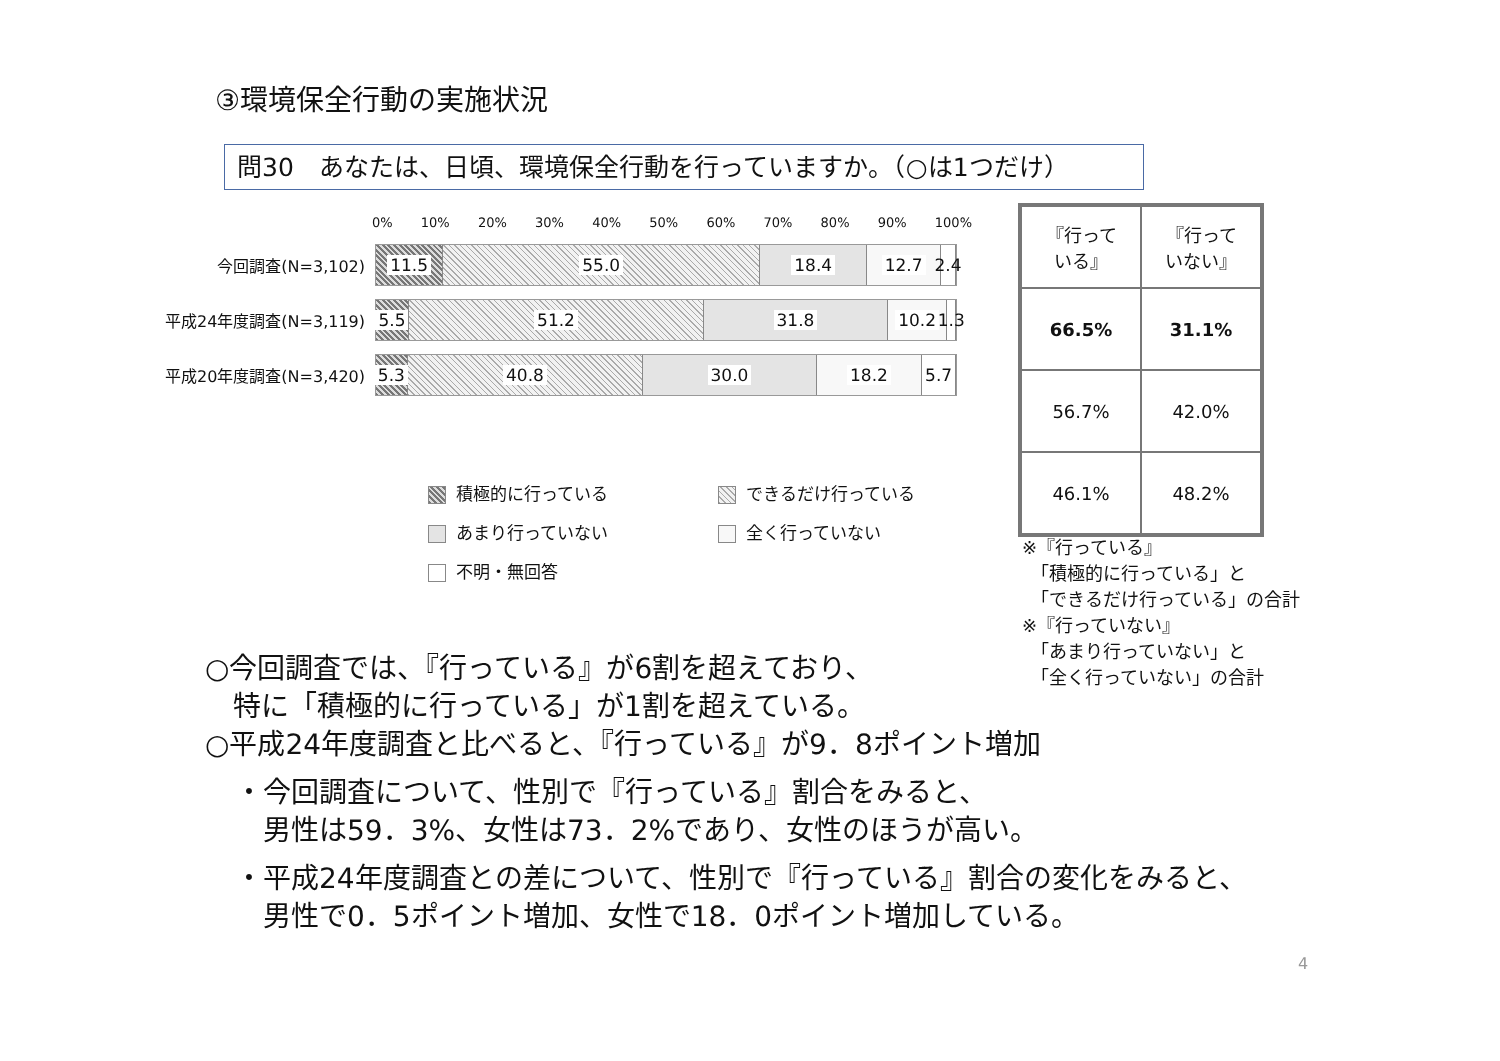③環境保全行動の実施状況
問30　あなたは、日頃、環境保全行動を行っていますか。（○は1つだけ）
0% 10% 20% 30% 40% 50% 60% 70% 80% 90% 100%
今回調査(N=3,102)
11.5 55.0 18.4 12.7 2.4
平成24年度調査(N=3,119)
5.5 51.2 31.8 10.2 1.3
平成20年度調査(N=3,420)
5.3 40.8 30.0 18.2 5.7
積極的に行っている
できるだけ行っている
あまり行っていない
全く行っていない
不明・無回答
| 『行って いる』 | 『行って いない』 |
| --- | --- |
| 66.5% | 31.1% |
| 56.7% | 42.0% |
| 46.1% | 48.2% |
※『行っている』
　「積極的に行っている」と
　「できるだけ行っている」の合計
※『行っていない』
　「あまり行っていない」と
　「全く行っていない」の合計
○今回調査では、『行っている』が6割を超えており、
　特に「積極的に行っている」が1割を超えている。
○平成24年度調査と比べると、『行っている』が9．8ポイント増加
・今回調査について、性別で『行っている』割合をみると、
　男性は59．3%、女性は73．2%であり、女性のほうが高い。
・平成24年度調査との差について、性別で『行っている』割合の変化をみると、
　男性で0．5ポイント増加、女性で18．0ポイント増加している。
4